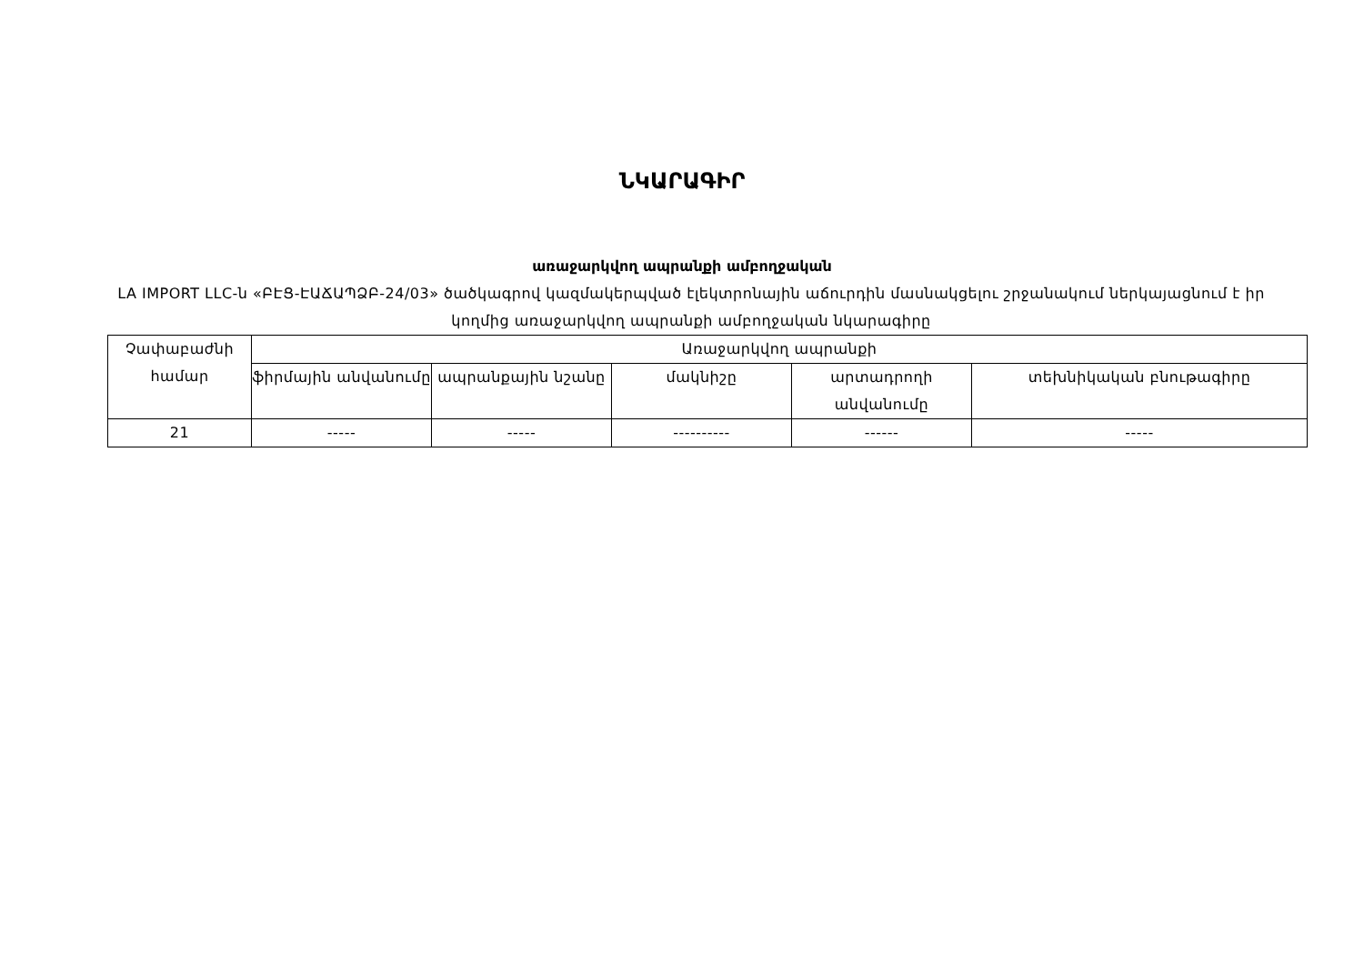ՆԿԱՐԱԳԻՐ
առաջարկվող ապրանքի ամբողջական
LA IMPORT LLC-ն «ԲԷՑ-ԷԱՃԱՊՁԲ-24/03» ծածկագրով կազմակերպված էլեկտրոնային աճուրդին մասնակցելու շրջանակում ներկայացնում է իր կողմից առաջարկվող ապրանքի ամբողջական նկարագիրը
| Չափաբաժնի համար | Առաջարկվող ապրանքի | | | | |
| --- | --- | --- | --- | --- | --- |
| | ֆիրմային անվանումը | ապրանքային նշանը | մակնիշը | արտադրողի անվանումը | տեխնիկական բնութագիրը |
| 21 | ----- | ----- | ---------- | ------ | ----- |